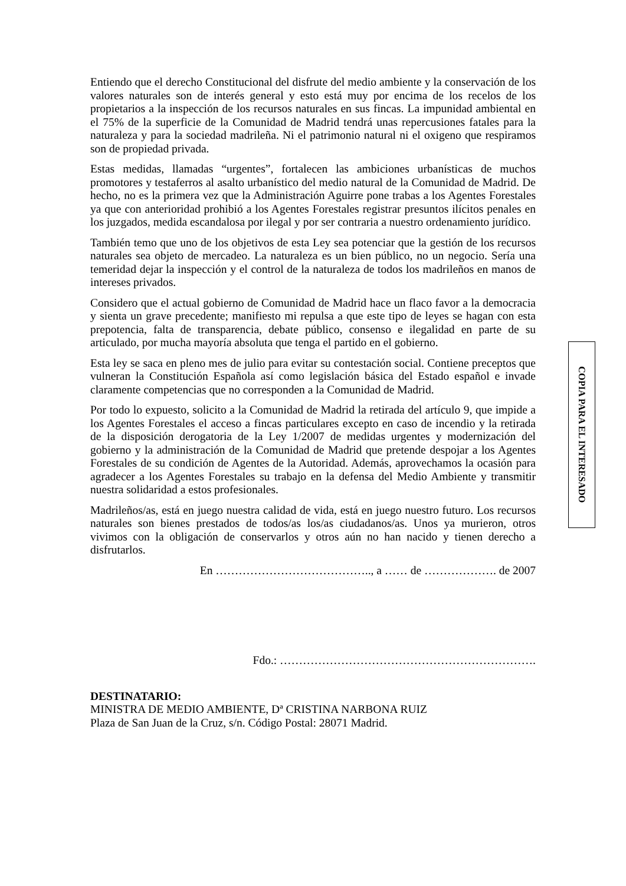Entiendo que el derecho Constitucional del disfrute del medio ambiente y la conservación de los valores naturales son de interés general y esto está muy por encima de los recelos de los propietarios a la inspección de los recursos naturales en sus fincas. La impunidad ambiental en el 75% de la superficie de la Comunidad de Madrid tendrá unas repercusiones fatales para la naturaleza y para la sociedad madrileña. Ni el patrimonio natural ni el oxigeno que respiramos son de propiedad privada.
Estas medidas, llamadas “urgentes”, fortalecen las ambiciones urbanísticas de muchos promotores y testaferros al asalto urbanístico del medio natural de la Comunidad de Madrid. De hecho, no es la primera vez que la Administración Aguirre pone trabas a los Agentes Forestales ya que con anterioridad prohibió a los Agentes Forestales registrar presuntos ilícitos penales en los juzgados, medida escandalosa por ilegal y por ser contraria a nuestro ordenamiento jurídico.
También temo que uno de los objetivos de esta Ley sea potenciar que la gestión de los recursos naturales sea objeto de mercadeo. La naturaleza es un bien público, no un negocio. Sería una temeridad dejar la inspección y el control de la naturaleza de todos los madrileños en manos de intereses privados.
Considero que el actual gobierno de Comunidad de Madrid hace un flaco favor a la democracia y sienta un grave precedente; manifiesto mi repulsa a que este tipo de leyes se hagan con esta prepotencia, falta de transparencia, debate público, consenso e ilegalidad en parte de su articulado, por mucha mayoría absoluta que tenga el partido en el gobierno.
Esta ley se saca en pleno mes de julio para evitar su contestación social. Contiene preceptos que vulneran la Constitución Española así como legislación básica del Estado español e invade claramente competencias que no corresponden a la Comunidad de Madrid.
Por todo lo expuesto, solicito a la Comunidad de Madrid la retirada del artículo 9, que impide a los Agentes Forestales el acceso a fincas particulares excepto en caso de incendio y la retirada de la disposición derogatoria de la Ley 1/2007 de medidas urgentes y modernización del gobierno y la administración de la Comunidad de Madrid que pretende despojar a los Agentes Forestales de su condición de Agentes de la Autoridad. Además, aprovechamos la ocasión para agradecer a los Agentes Forestales su trabajo en la defensa del Medio Ambiente y transmitir nuestra solidaridad a estos profesionales.
Madrileños/as, está en juego nuestra calidad de vida, está en juego nuestro futuro. Los recursos naturales son bienes prestados de todos/as los/as ciudadanos/as. Unos ya murieron, otros vivimos con la obligación de conservarlos y otros aún no han nacido y tienen derecho a disfrutarlos.
En ………………………………….., a …… de ………………. de 2007
Fdo.: ………………………………………………………….
DESTINATARIO:
MINISTRA DE MEDIO AMBIENTE, Dª CRISTINA NARBONA RUIZ
Plaza de San Juan de la Cruz, s/n. Código Postal: 28071 Madrid.
COPIA PARA EL INTERESADO